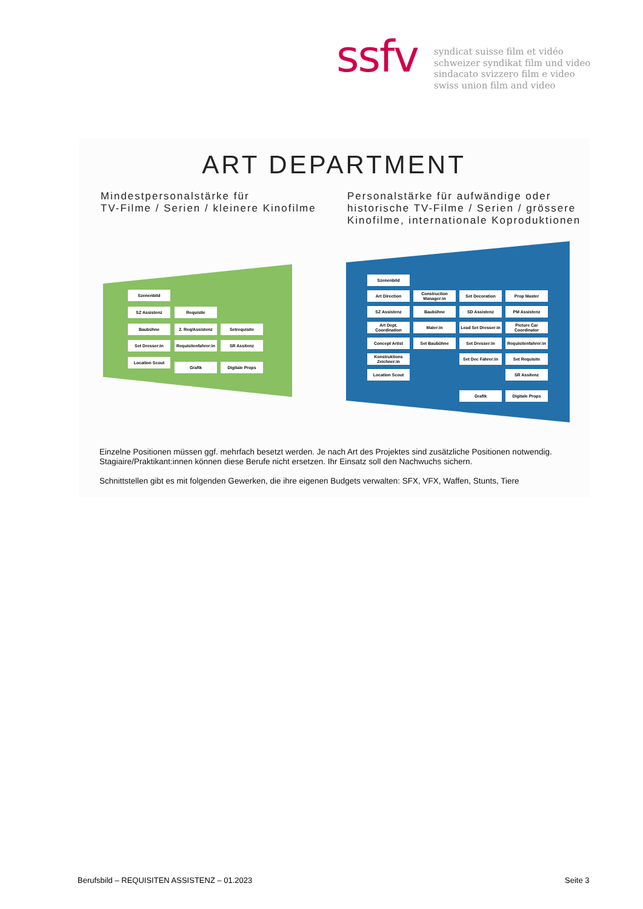ssfv
syndicat suisse film et vidéo
schweizer syndikat film und video
sindacato svizzero film e video
swiss union film and video
ART DEPARTMENT
Mindestpersonalstärke für
TV-Filme / Serien / kleinere Kinofilme
Personalstärke für aufwändige oder
historische TV-Filme / Serien / grössere
Kinofilme, internationale Koproduktionen
Szenenbild
SZ Assistenz Requisite
Baubühne 2. Req/Assistenz Setrequisite
Set Dresser:in
Requisitenfahrer:in
SR Assitenz
Location Scout
Grafik Digitale Props
Szenenbild
Art Direction
Construction Manager:in
Set Decoration Prop Master
SZ Assistenz Baubühne SD Assistenz PM Assistenz
Art Dept. Coordination
Maler:in
Lead Set Dresser:in
Picture Car Coordinator
Concept Artist Set Baubühne Set Dresser:in
Requisitenfahrer:in
Konstruktions Zeichner:in
Set Dec Fahrer:in
Set Requisite
Location Scout SR Assitenz
Grafik Digitale Props
Einzelne Positionen müssen ggf. mehrfach besetzt werden. Je nach Art des Projektes sind zusätzliche Positionen notwendig. Stagiaire/Praktikant:innen können diese Berufe nicht ersetzen. Ihr Einsatz soll den Nachwuchs sichern.
Schnittstellen gibt es mit folgenden Gewerken, die ihre eigenen Budgets verwalten: SFX, VFX, Waffen, Stunts, Tiere
Berufsbild – REQUISITEN ASSISTENZ – 01.2023
Seite 3